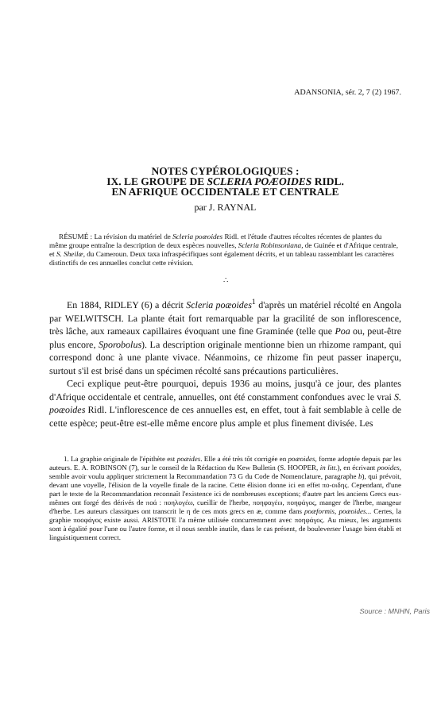ADANSONIA, sér. 2, 7 (2) 1967.
NOTES CYPÉROLOGIQUES :
IX. LE GROUPE DE SCLERIA POÆOIDES RIDL.
EN AFRIQUE OCCIDENTALE ET CENTRALE
par J. RAYNAL
RÉSUMÉ : La révision du matériel de Scleria poæoides Ridl. et l'étude d'autres récoltes récentes de plantes du même groupe entraîne la description de deux espèces nouvelles, Scleria Robinsoniana, de Guinée et d'Afrique centrale, et S. Sheilæ, du Cameroun. Deux taxa infraspécifiques sont également décrits, et un tableau rassemblant les caractères distinctifs de ces annuelles conclut cette révision.
∴
En 1884, RIDLEY (6) a décrit Scleria poæoides<sup>1</sup> d'après un matériel récolté en Angola par WELWITSCH. La plante était fort remarquable par la gracilité de son inflorescence, très lâche, aux rameaux capillaires évoquant une fine Graminée (telle que Poa ou, peut-être plus encore, Sporobolus). La description originale mentionne bien un rhizome rampant, qui correspond donc à une plante vivace. Néanmoins, ce rhizome fin peut passer inaperçu, surtout s'il est brisé dans un spécimen récolté sans précautions particulières.
Ceci explique peut-être pourquoi, depuis 1936 au moins, jusqu'à ce jour, des plantes d'Afrique occidentale et centrale, annuelles, ont été constamment confondues avec le vrai S. poæoides Ridl. L'inflorescence de ces annuelles est, en effet, tout à fait semblable à celle de cette espèce; peut-être est-elle même encore plus ample et plus finement divisée. Les
1. La graphie originale de l'épithète est poæides. Elle a été très tôt corrigée en poæoides, forme adoptée depuis par les auteurs. E. A. ROBINSON (7), sur le conseil de la Rédaction du Kew Bulletin (S. HOOPER, in litt.), en écrivant pooides, semble avoir voulu appliquer strictement la Recommandation 73 G du Code de Nomenclature, paragraphe b), qui prévoit, devant une voyelle, l'élision de la voyelle finale de la racine. Cette élision donne ici en effet πο-οιδης. Cependant, d'une part le texte de la Recommandation reconnaît l'existence ici de nombreuses exceptions; d'autre part les anciens Grecs eux-mêmes ont forgé des dérivés de ποά : ποηλογέω, cueillir de l'herbe, ποηφαγέω, ποηφάγος, manger de l'herbe, mangeur d'herbe. Les auteurs classiques ont transcrit le η de ces mots grecs en æ, comme dans poæformis, poæoides... Certes, la graphie ποοφάγος existe aussi. ARISTOTE l'a même utilisée concurremment avec ποηφάγος. Au mieux, les arguments sont à égalité pour l'une ou l'autre forme, et il nous semble inutile, dans le cas présent, de bouleverser l'usage bien établi et linguistiquement correct.
Source : MNHN, Paris